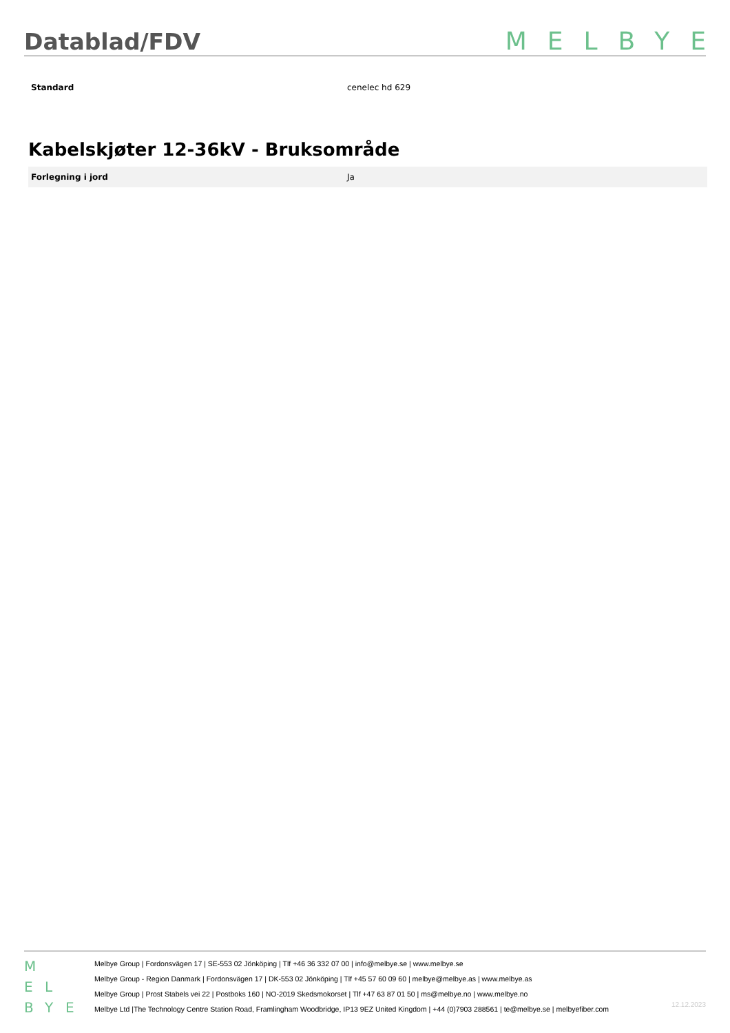Datablad/FDV
MELBYE
| Standard | cenelec hd 629 |
Kabelskjøter 12-36kV - Bruksområde
| Forlegning i jord | Ja |
M
E L
B Y E
Melbye Group | Fordonsvägen 17 | SE-553 02 Jönköping | Tlf +46 36 332 07 00 | info@melbye.se | www.melbye.se
Melbye Group - Region Danmark | Fordonsvägen 17 | DK-553 02 Jönköping | Tlf +45 57 60 09 60 | melbye@melbye.as | www.melbye.as
Melbye Group | Prost Stabels vei 22 | Postboks 160 | NO-2019 Skedsmokorset | Tlf +47 63 87 01 50 | ms@melbye.no | www.melbye.no
Melbye Ltd |The Technology Centre Station Road, Framlingham Woodbridge, IP13 9EZ United Kingdom | +44 (0)7903 288561 | te@melbye.se | melbyefiber.com
12.12.2023